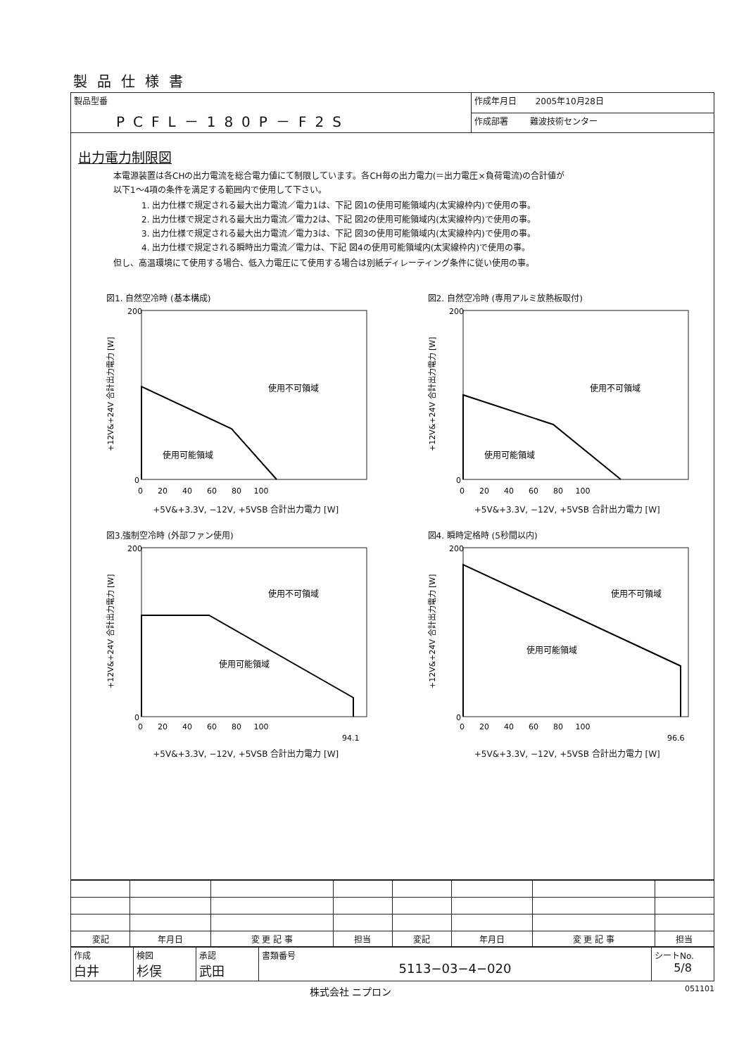製品仕様書
| 製品型番 PCFL－180P－F2S | 作成年月日 2005年10月28日 |
| | 作成部署 難波技術センター |
出力電力制限図
本電源装置は各CHの出力電流を総合電力値にて制限しています。各CH毎の出力電力(＝出力電圧×負荷電流)の合計値が
以下1～4項の条件を満足する範囲内で使用して下さい。
1. 出力仕様で規定される最大出力電流／電力1は、下記 図1の使用可能領域内(太実線枠内)で使用の事。
2. 出力仕様で規定される最大出力電流／電力2は、下記 図2の使用可能領域内(太実線枠内)で使用の事。
3. 出力仕様で規定される最大出力電流／電力3は、下記 図3の使用可能領域内(太実線枠内)で使用の事。
4. 出力仕様で規定される瞬時出力電流／電力は、下記 図4の使用可能領域内(太実線枠内)で使用の事。
但し、高温環境にて使用する場合、低入力電圧にて使用する場合は別紙ディレーティング条件に従い使用の事。
図1. 自然空冷時 (基本構成)
+12V&+24V 合計出力電力 [W]
200
0
使用不可領域
使用可能領域
0 20 40 60 80 100
+5V&+3.3V, −12V, +5VSB 合計出力電力 [W]
図2. 自然空冷時 (専用アルミ放熱板取付)
+12V&+24V 合計出力電力 [W]
200
0
使用不可領域
使用可能領域
0 20 40 60 80 100
+5V&+3.3V, −12V, +5VSB 合計出力電力 [W]
図3.強制空冷時 (外部ファン使用)
+12V&+24V 合計出力電力 [W]
200
0
使用不可領域
使用可能領域
0 20 40 60 80 100
94.1
+5V&+3.3V, −12V, +5VSB 合計出力電力 [W]
図4. 瞬時定格時 (5秒間以内)
+12V&+24V 合計出力電力 [W]
200
0
使用不可領域
使用可能領域
0 20 40 60 80 100
96.6
+5V&+3.3V, −12V, +5VSB 合計出力電力 [W]
| 変記 | 年月日 | 変 更 記 事 | 担当 | 変記 | 年月日 | 変 更 記 事 | 担当 |
| --- | --- | --- | --- | --- | --- | --- | --- |
| 作成 白井 | 検図 杉俣 | 承認 武田 | 書類番号 5113−03−4−020 | シートNo. 5/8 |
株式会社 ニプロン 051101